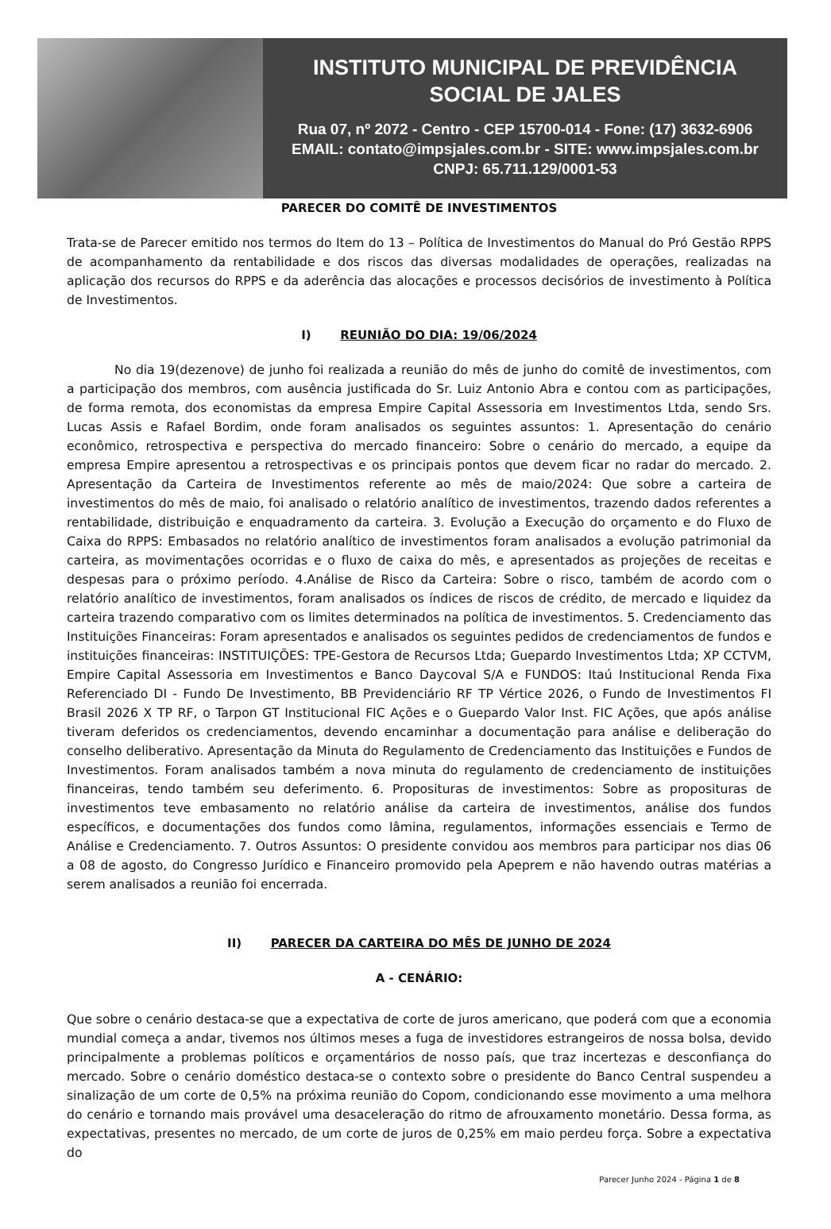INSTITUTO MUNICIPAL DE PREVIDÊNCIA
SOCIAL DE JALES
Rua 07, nº 2072 - Centro - CEP 15700-014 - Fone: (17) 3632-6906
EMAIL: contato@impsjales.com.br - SITE: www.impsjales.com.br
CNPJ: 65.711.129/0001-53
PARECER DO COMITÊ DE INVESTIMENTOS
Trata-se de Parecer emitido nos termos do Item do 13 – Política de Investimentos do Manual do Pró Gestão RPPS de acompanhamento da rentabilidade e dos riscos das diversas modalidades de operações, realizadas na aplicação dos recursos do RPPS e da aderência das alocações e processos decisórios de investimento à Política de Investimentos.
I) REUNIÃO DO DIA: 19/06/2024
No dia 19(dezenove) de junho foi realizada a reunião do mês de junho do comitê de investimentos, com a participação dos membros, com ausência justificada do Sr. Luiz Antonio Abra e contou com as participações, de forma remota, dos economistas da empresa Empire Capital Assessoria em Investimentos Ltda, sendo Srs. Lucas Assis e Rafael Bordim, onde foram analisados os seguintes assuntos: 1. Apresentação do cenário econômico, retrospectiva e perspectiva do mercado financeiro: Sobre o cenário do mercado, a equipe da empresa Empire apresentou a retrospectivas e os principais pontos que devem ficar no radar do mercado. 2. Apresentação da Carteira de Investimentos referente ao mês de maio/2024: Que sobre a carteira de investimentos do mês de maio, foi analisado o relatório analítico de investimentos, trazendo dados referentes a rentabilidade, distribuição e enquadramento da carteira. 3. Evolução a Execução do orçamento e do Fluxo de Caixa do RPPS: Embasados no relatório analítico de investimentos foram analisados a evolução patrimonial da carteira, as movimentações ocorridas e o fluxo de caixa do mês, e apresentados as projeções de receitas e despesas para o próximo período. 4.Análise de Risco da Carteira: Sobre o risco, também de acordo com o relatório analítico de investimentos, foram analisados os índices de riscos de crédito, de mercado e liquidez da carteira trazendo comparativo com os limites determinados na política de investimentos. 5. Credenciamento das Instituições Financeiras: Foram apresentados e analisados os seguintes pedidos de credenciamentos de fundos e instituições financeiras: INSTITUIÇÕES: TPE-Gestora de Recursos Ltda; Guepardo Investimentos Ltda; XP CCTVM, Empire Capital Assessoria em Investimentos e Banco Daycoval S/A e FUNDOS: Itaú Institucional Renda Fixa Referenciado DI - Fundo De Investimento, BB Previdenciário RF TP Vértice 2026, o Fundo de Investimentos FI Brasil 2026 X TP RF, o Tarpon GT Institucional FIC Ações e o Guepardo Valor Inst. FIC Ações, que após análise tiveram deferidos os credenciamentos, devendo encaminhar a documentação para análise e deliberação do conselho deliberativo. Apresentação da Minuta do Regulamento de Credenciamento das Instituições e Fundos de Investimentos. Foram analisados também a nova minuta do regulamento de credenciamento de instituições financeiras, tendo também seu deferimento. 6. Proposituras de investimentos: Sobre as proposituras de investimentos teve embasamento no relatório análise da carteira de investimentos, análise dos fundos específicos, e documentações dos fundos como lâmina, regulamentos, informações essenciais e Termo de Análise e Credenciamento. 7. Outros Assuntos: O presidente convidou aos membros para participar nos dias 06 a 08 de agosto, do Congresso Jurídico e Financeiro promovido pela Apeprem e não havendo outras matérias a serem analisados a reunião foi encerrada.
II) PARECER DA CARTEIRA DO MÊS DE JUNHO DE 2024
A - CENÁRIO:
Que sobre o cenário destaca-se que a expectativa de corte de juros americano, que poderá com que a economia mundial começa a andar, tivemos nos últimos meses a fuga de investidores estrangeiros de nossa bolsa, devido principalmente a problemas políticos e orçamentários de nosso país, que traz incertezas e desconfiança do mercado. Sobre o cenário doméstico destaca-se o contexto sobre o presidente do Banco Central suspendeu a sinalização de um corte de 0,5% na próxima reunião do Copom, condicionando esse movimento a uma melhora do cenário e tornando mais provável uma desaceleração do ritmo de afrouxamento monetário. Dessa forma, as expectativas, presentes no mercado, de um corte de juros de 0,25% em maio perdeu força. Sobre a expectativa do
Parecer Junho 2024 - Página 1 de 8